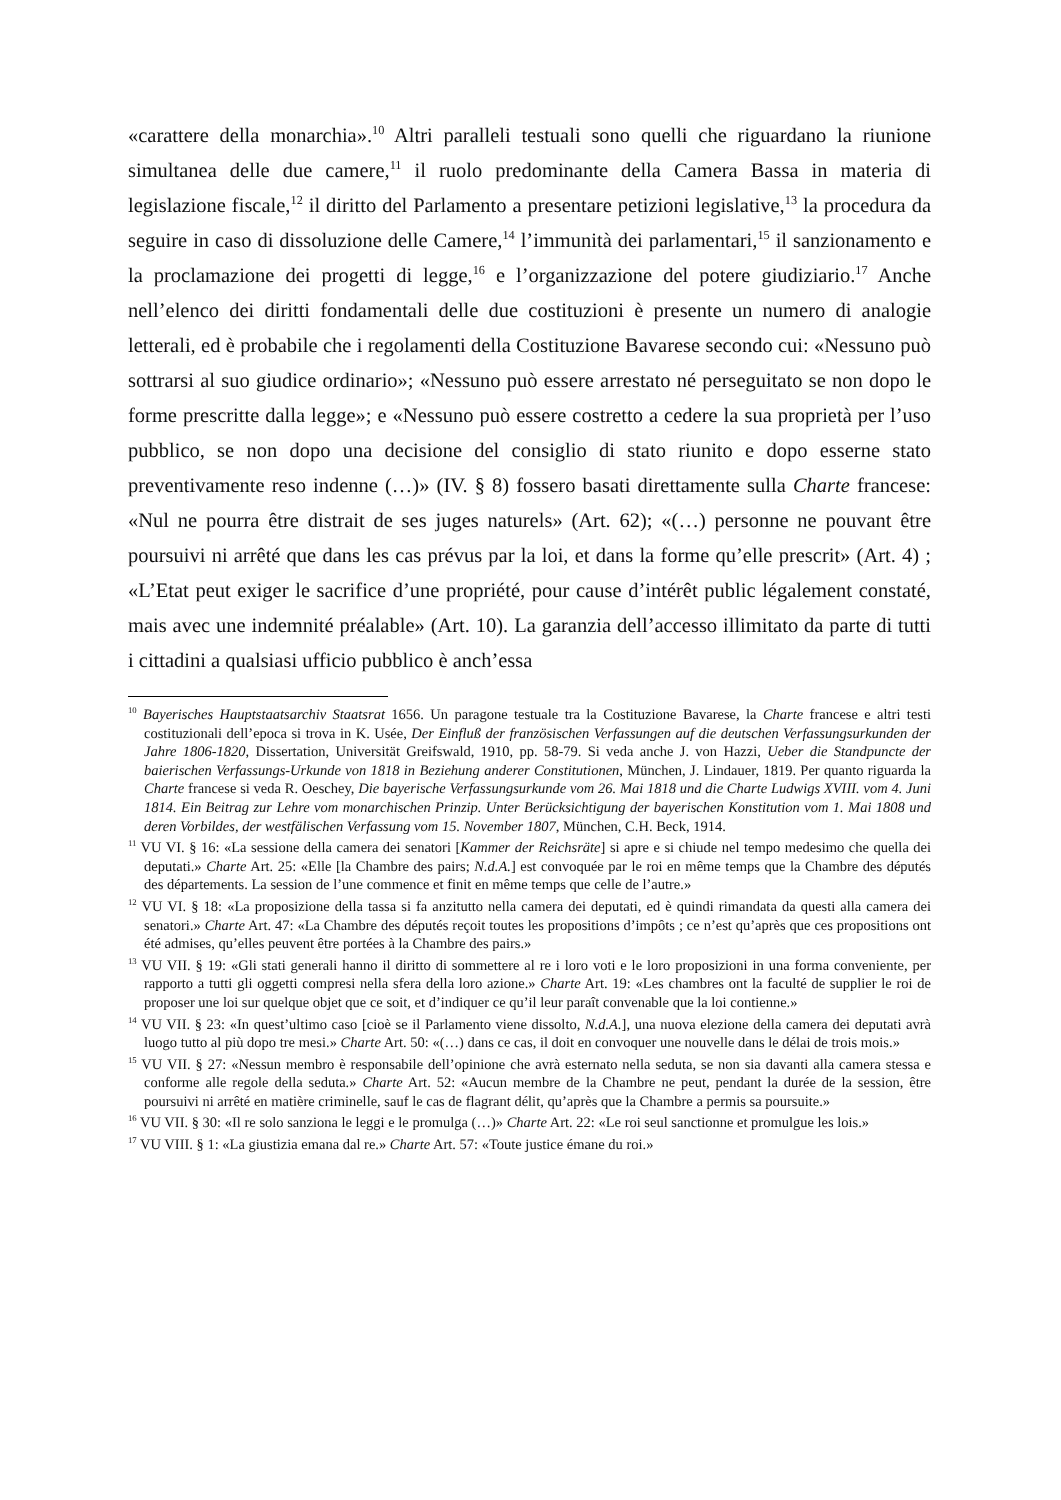«carattere della monarchia».<sup>10</sup> Altri paralleli testuali sono quelli che riguardano la riunione simultanea delle due camere,<sup>11</sup> il ruolo predominante della Camera Bassa in materia di legislazione fiscale,<sup>12</sup> il diritto del Parlamento a presentare petizioni legislative,<sup>13</sup> la procedura da seguire in caso di dissoluzione delle Camere,<sup>14</sup> l’immunità dei parlamentari,<sup>15</sup> il sanzionamento e la proclamazione dei progetti di legge,<sup>16</sup> e l’organizzazione del potere giudiziario.<sup>17</sup> Anche nell’elenco dei diritti fondamentali delle due costituzioni è presente un numero di analogie letterali, ed è probabile che i regolamenti della Costituzione Bavarese secondo cui: «Nessuno può sottrarsi al suo giudice ordinario»; «Nessuno può essere arrestato né perseguitato se non dopo le forme prescritte dalla legge»; e «Nessuno può essere costretto a cedere la sua proprietà per l’uso pubblico, se non dopo una decisione del consiglio di stato riunito e dopo esserne stato preventivamente reso indenne (…)» (IV. § 8) fossero basati direttamente sulla Charte francese: «Nul ne pourra être distrait de ses juges naturels» (Art. 62); «(…) personne ne pouvant être poursuivi ni arrêté que dans les cas prévus par la loi, et dans la forme qu’elle prescrit» (Art. 4) ; «L’Etat peut exiger le sacrifice d’une propriété, pour cause d’intérêt public légalement constaté, mais avec une indemnité préalable» (Art. 10). La garanzia dell’accesso illimitato da parte di tutti i cittadini a qualsiasi ufficio pubblico è anch’essa
<sup>10</sup> Bayerisches Hauptstaatsarchiv Staatsrat 1656. Un paragone testuale tra la Costituzione Bavarese, la Charte francese e altri testi costituzionali dell’epoca si trova in K. Usée, Der Einfluß der französischen Verfassungen auf die deutschen Verfassungsurkunden der Jahre 1806-1820, Dissertation, Universität Greifswald, 1910, pp. 58-79. Si veda anche J. von Hazzi, Ueber die Standpuncte der baierischen Verfassungs-Urkunde von 1818 in Beziehung anderer Constitutionen, München, J. Lindauer, 1819. Per quanto riguarda la Charte francese si veda R. Oeschey, Die bayerische Verfassungsurkunde vom 26. Mai 1818 und die Charte Ludwigs XVIII. vom 4. Juni 1814. Ein Beitrag zur Lehre vom monarchischen Prinzip. Unter Berücksichtigung der bayerischen Konstitution vom 1. Mai 1808 und deren Vorbildes, der westfälischen Verfassung vom 15. November 1807, München, C.H. Beck, 1914.
<sup>11</sup> VU VI. § 16: «La sessione della camera dei senatori [Kammer der Reichsräte] si apre e si chiude nel tempo medesimo che quella dei deputati.» Charte Art. 25: «Elle [la Chambre des pairs; N.d.A.] est convoquée par le roi en même temps que la Chambre des députés des départements. La session de l’une commence et finit en même temps que celle de l’autre.»
<sup>12</sup> VU VI. § 18: «La proposizione della tassa si fa anzitutto nella camera dei deputati, ed è quindi rimandata da questi alla camera dei senatori.» Charte Art. 47: «La Chambre des députés reçoit toutes les propositions d’impôts ; ce n’est qu’après que ces propositions ont été admises, qu’elles peuvent être portées à la Chambre des pairs.»
<sup>13</sup> VU VII. § 19: «Gli stati generali hanno il diritto di sommettere al re i loro voti e le loro proposizioni in una forma conveniente, per rapporto a tutti gli oggetti compresi nella sfera della loro azione.» Charte Art. 19: «Les chambres ont la faculté de supplier le roi de proposer une loi sur quelque objet que ce soit, et d’indiquer ce qu’il leur paraît convenable que la loi contienne.»
<sup>14</sup> VU VII. § 23: «In quest’ultimo caso [cioè se il Parlamento viene dissolto, N.d.A.], una nuova elezione della camera dei deputati avrà luogo tutto al più dopo tre mesi.» Charte Art. 50: «(…) dans ce cas, il doit en convoquer une nouvelle dans le délai de trois mois.»
<sup>15</sup> VU VII. § 27: «Nessun membro è responsabile dell’opinione che avrà esternato nella seduta, se non sia davanti alla camera stessa e conforme alle regole della seduta.» Charte Art. 52: «Aucun membre de la Chambre ne peut, pendant la durée de la session, être poursuivi ni arrêté en matière criminelle, sauf le cas de flagrant délit, qu’après que la Chambre a permis sa poursuite.»
<sup>16</sup> VU VII. § 30: «Il re solo sanziona le leggi e le promulga (…)» Charte Art. 22: «Le roi seul sanctionne et promulgue les lois.»
<sup>17</sup> VU VIII. § 1: «La giustizia emana dal re.» Charte Art. 57: «Toute justice émane du roi.»